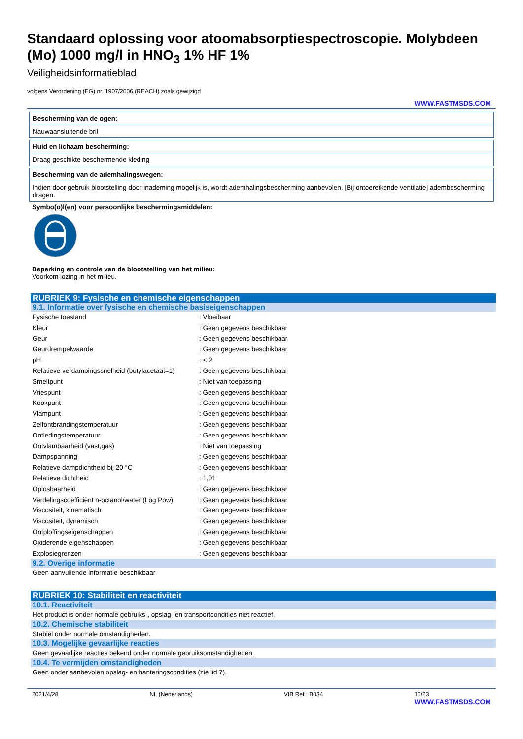Standaard oplossing voor atoomabsorptiespectroscopie. Molybdeen (Mo) 1000 mg/l in HNO<sub>3</sub> 1% HF 1%
Veiligheidsinformatieblad
volgens Verordening (EG) nr. 1907/2006 (REACH) zoals gewijzigd
WWW.FASTMSDS.COM
Bescherming van de ogen:
Nauwaansluitende bril
Huid en lichaam bescherming:
Draag geschikte beschermende kleding
Bescherming van de ademhalingswegen:
Indien door gebruik blootstelling door inademing mogelijk is, wordt ademhalingsbescherming aanbevolen. [Bij ontoereikende ventilatie] adembescherming dragen.
Symbo(o)l(en) voor persoonlijke beschermingsmiddelen:
Beperking en controle van de blootstelling van het milieu:
Voorkom lozing in het milieu.
RUBRIEK 9: Fysische en chemische eigenschappen
9.1. Informatie over fysische en chemische basiseigenschappen
| Fysische toestand | : Vloeibaar |
| Kleur | : Geen gegevens beschikbaar |
| Geur | : Geen gegevens beschikbaar |
| Geurdrempelwaarde | : Geen gegevens beschikbaar |
| pH | : < 2 |
| Relatieve verdampingssnelheid (butylacetaat=1) | : Geen gegevens beschikbaar |
| Smeltpunt | : Niet van toepassing |
| Vriespunt | : Geen gegevens beschikbaar |
| Kookpunt | : Geen gegevens beschikbaar |
| Vlampunt | : Geen gegevens beschikbaar |
| Zelfontbrandingstemperatuur | : Geen gegevens beschikbaar |
| Ontledingstemperatuur | : Geen gegevens beschikbaar |
| Ontvlambaarheid (vast,gas) | : Niet van toepassing |
| Dampspanning | : Geen gegevens beschikbaar |
| Relatieve dampdichtheid bij 20 °C | : Geen gegevens beschikbaar |
| Relatieve dichtheid | : 1,01 |
| Oplosbaarheid | : Geen gegevens beschikbaar |
| Verdelingscoëfficiënt n-octanol/water (Log Pow) | : Geen gegevens beschikbaar |
| Viscositeit, kinematisch | : Geen gegevens beschikbaar |
| Viscositeit, dynamisch | : Geen gegevens beschikbaar |
| Ontploffingseigenschappen | : Geen gegevens beschikbaar |
| Oxiderende eigenschappen | : Geen gegevens beschikbaar |
| Explosiegrenzen | : Geen gegevens beschikbaar |
9.2. Overige informatie
Geen aanvullende informatie beschikbaar
RUBRIEK 10: Stabiliteit en reactiviteit
10.1. Reactiviteit
Het product is onder normale gebruiks-, opslag- en transportcondities niet reactief.
10.2. Chemische stabiliteit
Stabiel onder normale omstandigheden.
10.3. Mogelijke gevaarlijke reacties
Geen gevaarlijke reacties bekend onder normale gebruiksomstandigheden.
10.4. Te vermijden omstandigheden
Geen onder aanbevolen opslag- en hanteringscondities (zie lid 7).
2021/4/28 NL (Nederlands) VIB Ref.: B034 16/23
WWW.FASTMSDS.COM